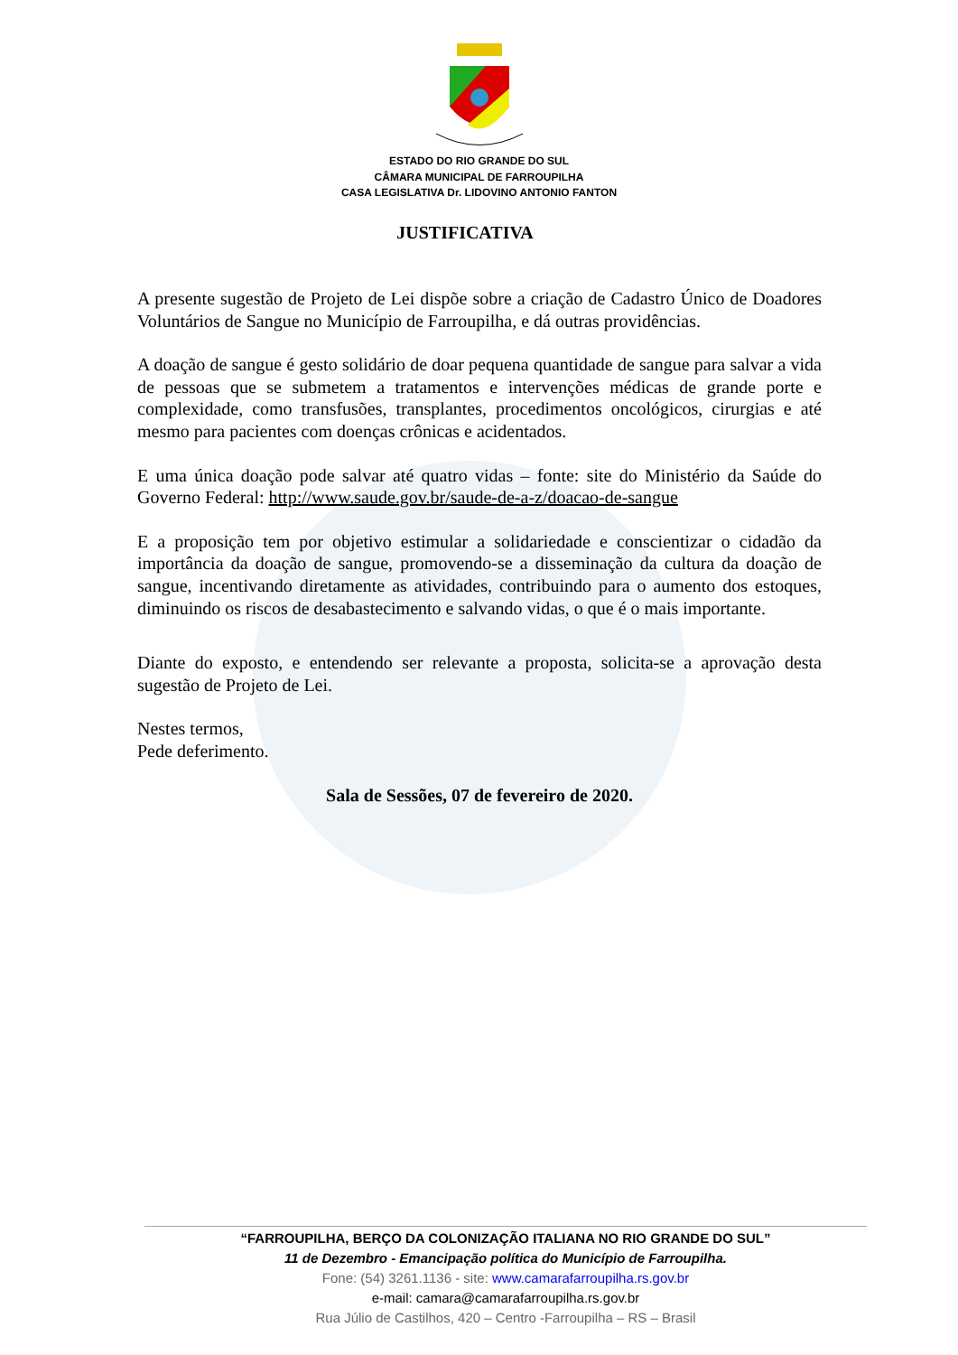ESTADO DO RIO GRANDE DO SUL
CÂMARA MUNICIPAL DE FARROUPILHA
CASA LEGISLATIVA Dr. LIDOVINO ANTONIO FANTON
JUSTIFICATIVA
A presente sugestão de Projeto de Lei dispõe sobre a criação de Cadastro Único de Doadores Voluntários de Sangue no Município de Farroupilha, e dá outras providências.
A doação de sangue é gesto solidário de doar pequena quantidade de sangue para salvar a vida de pessoas que se submetem a tratamentos e intervenções médicas de grande porte e complexidade, como transfusões, transplantes, procedimentos oncológicos, cirurgias e até mesmo para pacientes com doenças crônicas e acidentados.
E uma única doação pode salvar até quatro vidas – fonte: site do Ministério da Saúde do Governo Federal: http://www.saude.gov.br/saude-de-a-z/doacao-de-sangue
E a proposição tem por objetivo estimular a solidariedade e conscientizar o cidadão da importância da doação de sangue, promovendo-se a disseminação da cultura da doação de sangue, incentivando diretamente as atividades, contribuindo para o aumento dos estoques, diminuindo os riscos de desabastecimento e salvando vidas, o que é o mais importante.
Diante do exposto, e entendendo ser relevante a proposta, solicita-se a aprovação desta sugestão de Projeto de Lei.
Nestes termos,
Pede deferimento.
Sala de Sessões, 07 de fevereiro de 2020.
“FARROUPILHA, BERÇO DA COLONIZAÇÃO ITALIANA NO RIO GRANDE DO SUL”
11 de Dezembro - Emancipação política do Município de Farroupilha.
Fone: (54) 3261.1136 - site: www.camarafarroupilha.rs.gov.br
e-mail: camara@camarafarroupilha.rs.gov.br
Rua Júlio de Castilhos, 420 – Centro -Farroupilha – RS – Brasil